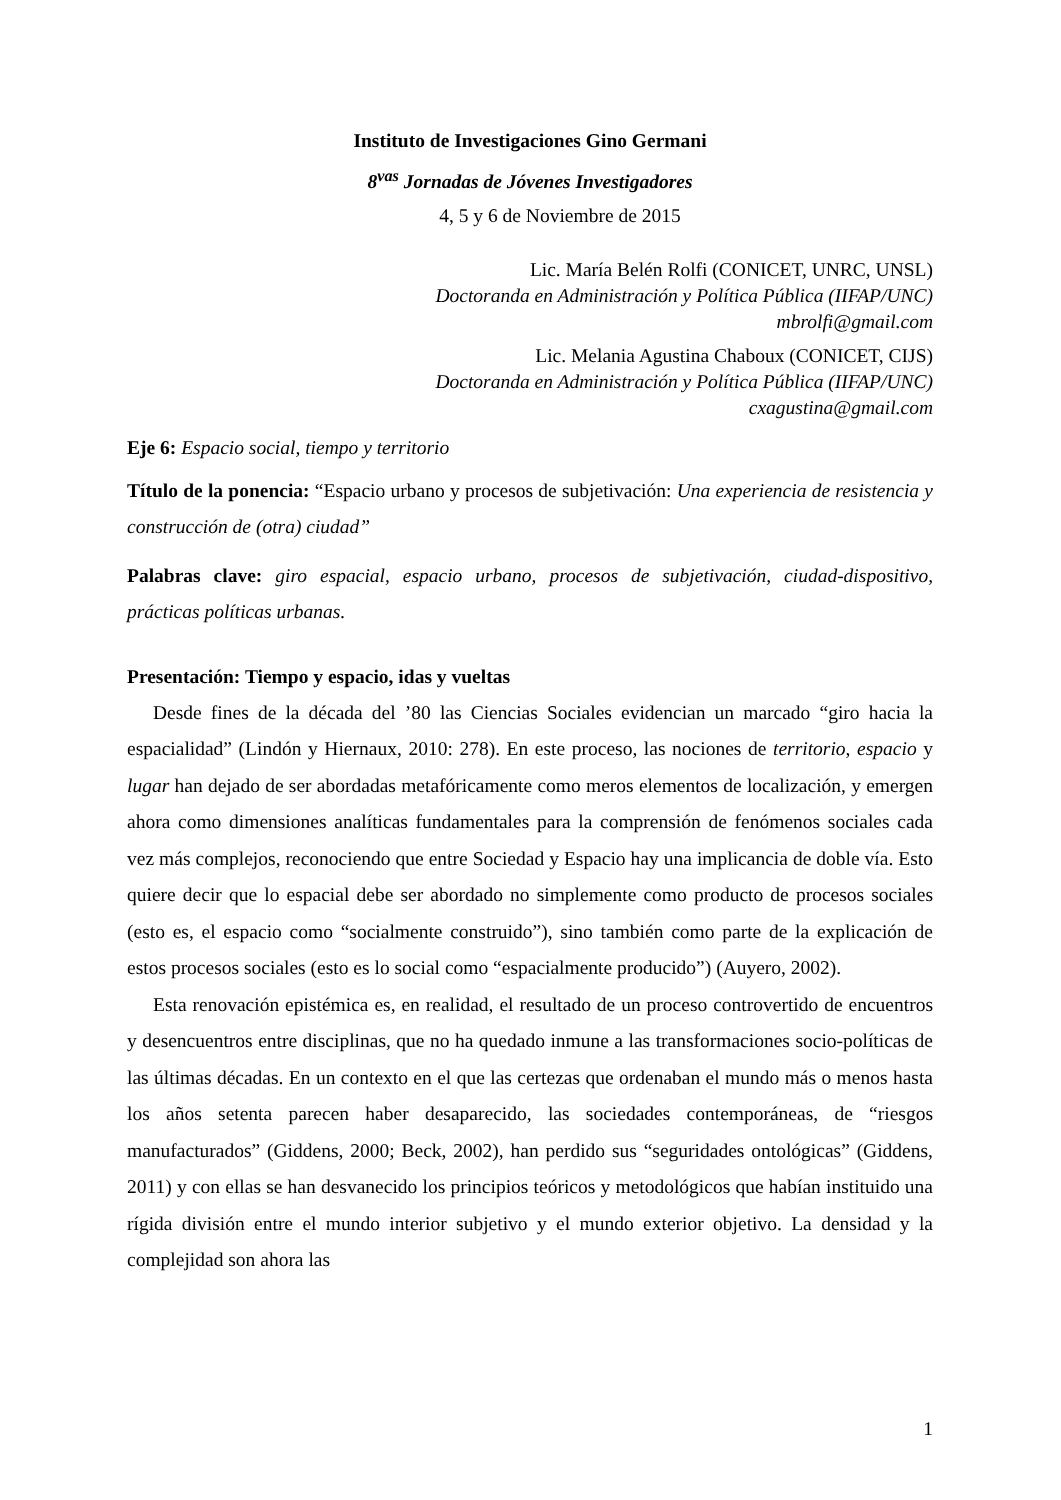Instituto de Investigaciones Gino Germani
8<sup>vas</sup> Jornadas de Jóvenes Investigadores
4, 5 y 6 de Noviembre de 2015
Lic. María Belén Rolfi (CONICET, UNRC, UNSL)
Doctoranda en Administración y Política Pública (IIFAP/UNC)
mbrolfi@gmail.com
Lic. Melania Agustina Chaboux (CONICET, CIJS)
Doctoranda en Administración y Política Pública (IIFAP/UNC)
cxagustina@gmail.com
Eje 6: Espacio social, tiempo y territorio
Título de la ponencia: “Espacio urbano y procesos de subjetivación: Una experiencia de resistencia y construcción de (otra) ciudad”
Palabras clave: giro espacial, espacio urbano, procesos de subjetivación, ciudad-dispositivo, prácticas políticas urbanas.
Presentación: Tiempo y espacio, idas y vueltas
Desde fines de la década del ’80 las Ciencias Sociales evidencian un marcado “giro hacia la espacialidad” (Lindón y Hiernaux, 2010: 278). En este proceso, las nociones de territorio, espacio y lugar han dejado de ser abordadas metafóricamente como meros elementos de localización, y emergen ahora como dimensiones analíticas fundamentales para la comprensión de fenómenos sociales cada vez más complejos, reconociendo que entre Sociedad y Espacio hay una implicancia de doble vía. Esto quiere decir que lo espacial debe ser abordado no simplemente como producto de procesos sociales (esto es, el espacio como “socialmente construido”), sino también como parte de la explicación de estos procesos sociales (esto es lo social como “espacialmente producido”) (Auyero, 2002).
Esta renovación epistémica es, en realidad, el resultado de un proceso controvertido de encuentros y desencuentros entre disciplinas, que no ha quedado inmune a las transformaciones socio-políticas de las últimas décadas. En un contexto en el que las certezas que ordenaban el mundo más o menos hasta los años setenta parecen haber desaparecido, las sociedades contemporáneas, de “riesgos manufacturados” (Giddens, 2000; Beck, 2002), han perdido sus “seguridades ontológicas” (Giddens, 2011) y con ellas se han desvanecido los principios teóricos y metodológicos que habían instituido una rígida división entre el mundo interior subjetivo y el mundo exterior objetivo. La densidad y la complejidad son ahora las
1